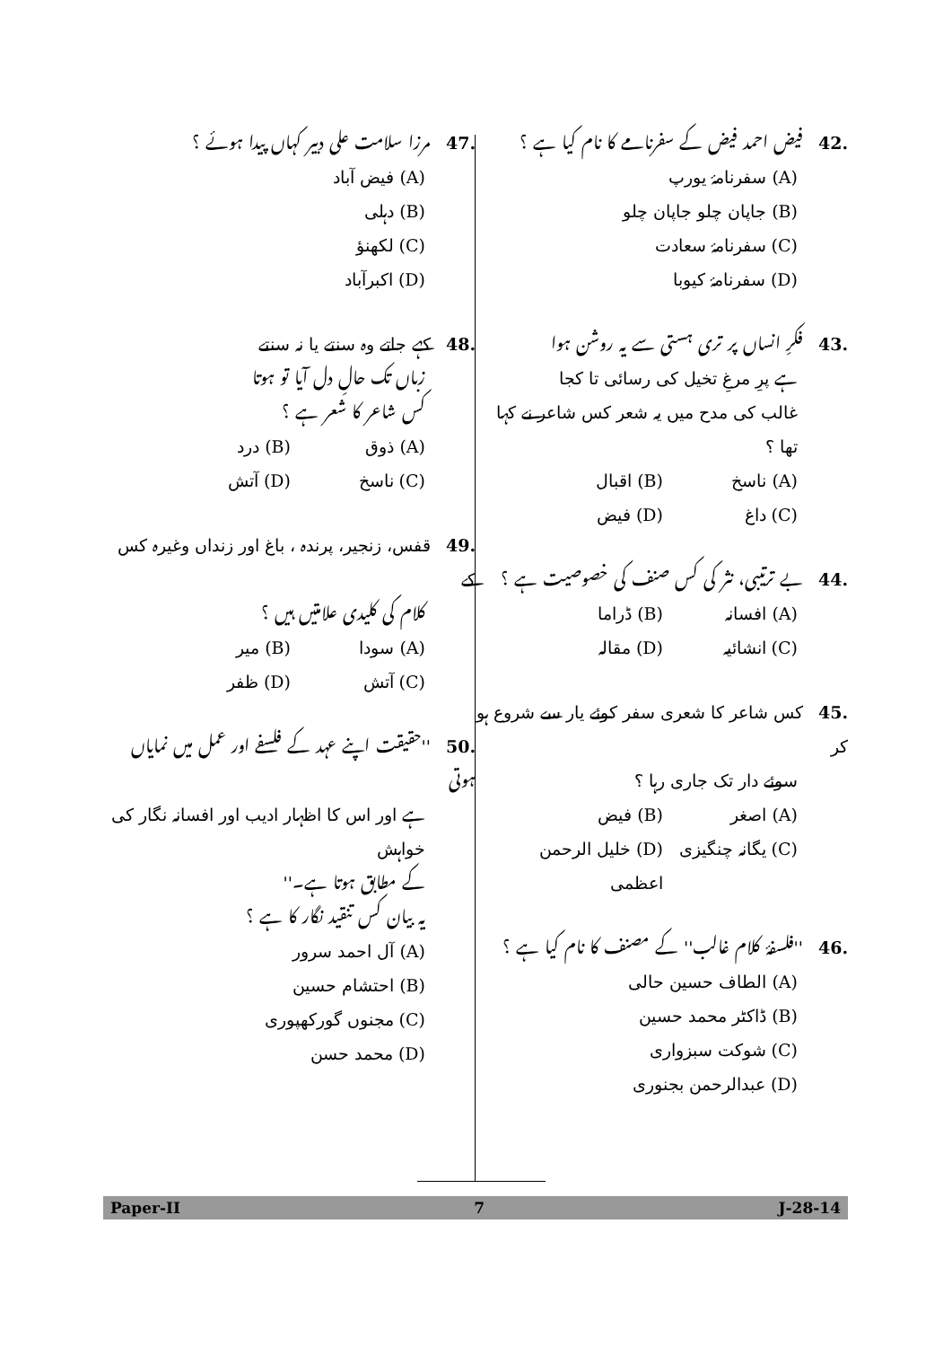.42 فیض احمد فیض کے سفرنامے کا نام کیا ہے ؟
(A) سفرنامۂ یورپ
(B) جاپان چلو جاپان چلو
(C) سفرنامۂ سعادت
(D) سفرنامۂ کیوبا
.43 فکرِ انساں پر تری ہستی سے یہ روشن ہوا
ہے پرِ مرغِ تخیل کی رسائی تا کجا
غالب کی مدح میں یہ شعر کس شاعر نے کہا تھا ؟
(A) ناسخ (B) اقبال
(C) داغ (D) فیض
.44 بے ترتیبی، نثر کی کس صنف کی خصوصیت ہے ؟
(A) افسانہ (B) ڈراما
(C) انشائیہ (D) مقالہ
.45 کس شاعر کا شعری سفر کوئے یار سے شروع ہو کر
سوئے دار تک جاری رہا ؟
(A) اصغر (B) فیض
(C) یگانہ چنگیزی (D) خلیل الرحمن اعظمی
.46 ''فلسفۂ کلام غالب'' کے مصنف کا نام کیا ہے ؟
(A) الطاف حسین حالی
(B) ڈاکٹر محمد حسین
(C) شوکت سبزواری
(D) عبدالرحمن بجنوری
.47 مرزا سلامت علی دبیر کہاں پیدا ہوئے ؟
(A) فیض آباد
(B) دہلی
(C) لکھنؤ
(D) اکبرآباد
.48 کہے جاتے وہ سنتے یا نہ سنتے
زباں تک حالِ دل آیا تو ہوتا
کس شاعر کا شعر ہے ؟
(A) ذوق (B) درد
(C) ناسخ (D) آتش
.49 قفس، زنجیر، پرندہ ، باغ اور زنداں وغیرہ کس کے
کلام کی کلیدی علامتیں ہیں ؟
(A) سودا (B) میر
(C) آتش (D) ظفر
.50 ''حقیقت اپنے عہد کے فلسفے اور عمل میں نمایاں ہوتی
ہے اور اس کا اظہار ادیب اور افسانہ نگار کی خواہش
کے مطابق ہوتا ہے۔''
یہ بیان کس تنقید نگار کا ہے ؟
(A) آل احمد سرور
(B) احتشام حسین
(C) مجنوں گورکھپوری
(D) محمد حسن
Paper-II 7 J-28-14